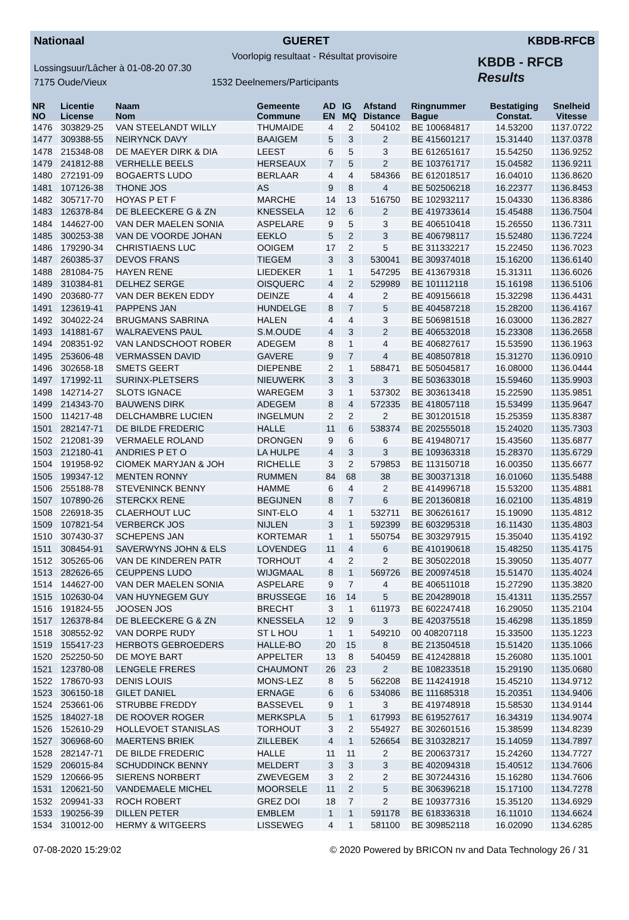Nationaal GUERET KBDB-RFCB
Voorlopig resultaat - Résultat provisoire
Lossingsuur/Lâcher à 01-08-20 07.30
7175 Oude/Vieux 1532 Deelnemers/Participants
KBDB - RFCB
Results
| NR | Licentie | Naam | Gemeente | AD | IG | Afstand | Ringnummer | Bestatiging | Snelheid |
| --- | --- | --- | --- | --- | --- | --- | --- | --- | --- |
| NO | License | Nom | Commune | EN | MQ | Distance | Bague | Constat. | Vitesse |
| 1476 | 303829-25 | VAN STEELANDT WILLY | THUMAIDE | 4 | 2 | 504102 | BE 100684817 | 14.53200 | 1137.0722 |
| 1477 | 309388-55 | NEIRYNCK DAVY | BAAIGEM | 5 | 3 | 2 | BE 415601217 | 15.31440 | 1137.0378 |
| 1478 | 215348-08 | DE MAEYER DIRK & DIA | LEEST | 6 | 5 | 3 | BE 612651617 | 15.54250 | 1136.9252 |
| 1479 | 241812-88 | VERHELLE BEELS | HERSEAUX | 7 | 5 | 2 | BE 103761717 | 15.04582 | 1136.9211 |
| 1480 | 272191-09 | BOGAERTS LUDO | BERLAAR | 4 | 4 | 584366 | BE 612018517 | 16.04010 | 1136.8620 |
| 1481 | 107126-38 | THONE JOS | AS | 9 | 8 | 4 | BE 502506218 | 16.22377 | 1136.8453 |
| 1482 | 305717-70 | HOYAS P ET F | MARCHE | 14 | 13 | 516750 | BE 102932117 | 15.04330 | 1136.8386 |
| 1483 | 126378-84 | DE BLEECKERE G & ZN | KNESSELA | 12 | 6 | 2 | BE 419733614 | 15.45488 | 1136.7504 |
| 1484 | 144627-00 | VAN DER MAELEN SONIA | ASPELARE | 9 | 5 | 3 | BE 406510418 | 15.26550 | 1136.7311 |
| 1485 | 300253-38 | VAN DE VOORDE JOHAN | EEKLO | 5 | 2 | 3 | BE 406798117 | 15.52480 | 1136.7224 |
| 1486 | 179290-34 | CHRISTIAENS LUC | OOIGEM | 17 | 2 | 5 | BE 311332217 | 15.22450 | 1136.7023 |
| 1487 | 260385-37 | DEVOS FRANS | TIEGEM | 3 | 3 | 530041 | BE 309374018 | 15.16200 | 1136.6140 |
| 1488 | 281084-75 | HAYEN RENE | LIEDEKER | 1 | 1 | 547295 | BE 413679318 | 15.31311 | 1136.6026 |
| 1489 | 310384-81 | DELHEZ SERGE | OISQUERC | 4 | 2 | 529989 | BE 101112118 | 15.16198 | 1136.5106 |
| 1490 | 203680-77 | VAN DER BEKEN EDDY | DEINZE | 4 | 4 | 2 | BE 409156618 | 15.32298 | 1136.4431 |
| 1491 | 123619-41 | PAPPENS JAN | HUNDELGE | 8 | 7 | 5 | BE 404587218 | 15.28200 | 1136.4167 |
| 1492 | 304022-24 | BRUGMANS SABRINA | HALEN | 4 | 4 | 3 | BE 506981518 | 16.03000 | 1136.2827 |
| 1493 | 141881-67 | WALRAEVENS PAUL | S.M.OUDE | 4 | 3 | 2 | BE 406532018 | 15.23308 | 1136.2658 |
| 1494 | 208351-92 | VAN LANDSCHOOT ROBER | ADEGEM | 8 | 1 | 4 | BE 406827617 | 15.53590 | 1136.1963 |
| 1495 | 253606-48 | VERMASSEN DAVID | GAVERE | 9 | 7 | 4 | BE 408507818 | 15.31270 | 1136.0910 |
| 1496 | 302658-18 | SMETS GEERT | DIEPENBE | 2 | 1 | 588471 | BE 505045817 | 16.08000 | 1136.0444 |
| 1497 | 171992-11 | SURINX-PLETSERS | NIEUWERK | 3 | 3 | 3 | BE 503633018 | 15.59460 | 1135.9903 |
| 1498 | 142714-27 | SLOTS IGNACE | WAREGEM | 3 | 1 | 537302 | BE 303613418 | 15.22590 | 1135.9851 |
| 1499 | 214343-70 | BAUWENS DIRK | ADEGEM | 8 | 4 | 572335 | BE 418057118 | 15.53499 | 1135.9647 |
| 1500 | 114217-48 | DELCHAMBRE LUCIEN | INGELMUN | 2 | 2 | 2 | BE 301201518 | 15.25359 | 1135.8387 |
| 1501 | 282147-71 | DE BILDE FREDERIC | HALLE | 11 | 6 | 538374 | BE 202555018 | 15.24020 | 1135.7303 |
| 1502 | 212081-39 | VERMAELE ROLAND | DRONGEN | 9 | 6 | 6 | BE 419480717 | 15.43560 | 1135.6877 |
| 1503 | 212180-41 | ANDRIES P ET O | LA HULPE | 4 | 3 | 3 | BE 109363318 | 15.28370 | 1135.6729 |
| 1504 | 191958-92 | CIOMEK MARYJAN & JOH | RICHELLE | 3 | 2 | 579853 | BE 113150718 | 16.00350 | 1135.6677 |
| 1505 | 199347-12 | MENTEN RONNY | RUMMEN | 84 | 68 | 38 | BE 300371318 | 16.01060 | 1135.5488 |
| 1506 | 255188-78 | STEVENINCK BENNY | HAMME | 6 | 4 | 2 | BE 414996718 | 15.53200 | 1135.4881 |
| 1507 | 107890-26 | STERCKX RENE | BEGIJNEN | 8 | 7 | 6 | BE 201360818 | 16.02100 | 1135.4819 |
| 1508 | 226918-35 | CLAERHOUT LUC | SINT-ELO | 4 | 1 | 532711 | BE 306261617 | 15.19090 | 1135.4812 |
| 1509 | 107821-54 | VERBERCK JOS | NIJLEN | 3 | 1 | 592399 | BE 603295318 | 16.11430 | 1135.4803 |
| 1510 | 307430-37 | SCHEPENS JAN | KORTEMAR | 1 | 1 | 550754 | BE 303297915 | 15.35040 | 1135.4192 |
| 1511 | 308454-91 | SAVERWYNS JOHN & ELS | LOVENDEG | 11 | 4 | 6 | BE 410190618 | 15.48250 | 1135.4175 |
| 1512 | 305265-06 | VAN DE KINDEREN PATR | TORHOUT | 4 | 2 | 2 | BE 305022018 | 15.39050 | 1135.4077 |
| 1513 | 282626-65 | CEUPPENS LUDO | WIJGMAAL | 8 | 1 | 569726 | BE 200974518 | 15.51470 | 1135.4024 |
| 1514 | 144627-00 | VAN DER MAELEN SONIA | ASPELARE | 9 | 7 | 4 | BE 406511018 | 15.27290 | 1135.3820 |
| 1515 | 102630-04 | VAN HUYNEGEM GUY | BRUSSEGE | 16 | 14 | 5 | BE 204289018 | 15.41311 | 1135.2557 |
| 1516 | 191824-55 | JOOSEN JOS | BRECHT | 3 | 1 | 611973 | BE 602247418 | 16.29050 | 1135.2104 |
| 1517 | 126378-84 | DE BLEECKERE G & ZN | KNESSELA | 12 | 9 | 3 | BE 420375518 | 15.46298 | 1135.1859 |
| 1518 | 308552-92 | VAN DORPE RUDY | ST L HOU | 1 | 1 | 549210 | 00 408207118 | 15.33500 | 1135.1223 |
| 1519 | 155417-23 | HERBOTS GEBROEDERS | HALLE-BO | 20 | 15 | 8 | BE 213504518 | 15.51420 | 1135.1066 |
| 1520 | 252250-50 | DE MOYE BART | APPELTER | 13 | 8 | 540459 | BE 412428818 | 15.26080 | 1135.1001 |
| 1521 | 123780-08 | LENGELE FRERES | CHAUMONT | 26 | 23 | 2 | BE 108233518 | 15.29190 | 1135.0680 |
| 1522 | 178670-93 | DENIS LOUIS | MONS-LEZ | 8 | 5 | 562208 | BE 114241918 | 15.45210 | 1134.9712 |
| 1523 | 306150-18 | GILET DANIEL | ERNAGE | 6 | 6 | 534086 | BE 111685318 | 15.20351 | 1134.9406 |
| 1524 | 253661-06 | STRUBBE FREDDY | BASSEVEL | 9 | 1 | 3 | BE 419748918 | 15.58530 | 1134.9144 |
| 1525 | 184027-18 | DE ROOVER ROGER | MERKSPLA | 5 | 1 | 617993 | BE 619527617 | 16.34319 | 1134.9074 |
| 1526 | 152610-29 | HOLLEVOET STANISLAS | TORHOUT | 3 | 2 | 554927 | BE 302601516 | 15.38599 | 1134.8239 |
| 1527 | 306968-60 | MAERTENS BRIEK | ZILLEBEK | 4 | 1 | 526654 | BE 310328217 | 15.14059 | 1134.7897 |
| 1528 | 282147-71 | DE BILDE FREDERIC | HALLE | 11 | 11 | 2 | BE 200637317 | 15.24260 | 1134.7727 |
| 1529 | 206015-84 | SCHUDDINCK BENNY | MELDERT | 3 | 3 | 3 | BE 402094318 | 15.40512 | 1134.7606 |
| 1529 | 120666-95 | SIERENS NORBERT | ZWEVEGEM | 3 | 2 | 2 | BE 307244316 | 15.16280 | 1134.7606 |
| 1531 | 120621-50 | VANDEMAELE MICHEL | MOORSELE | 11 | 2 | 5 | BE 306396218 | 15.17100 | 1134.7278 |
| 1532 | 209941-33 | ROCH ROBERT | GREZ DOI | 18 | 7 | 2 | BE 109377316 | 15.35120 | 1134.6929 |
| 1533 | 190256-39 | DILLEN PETER | EMBLEM | 1 | 1 | 591178 | BE 618336318 | 16.11010 | 1134.6624 |
| 1534 | 310012-00 | HERMY & WITGEERS | LISSEWEG | 4 | 1 | 581100 | BE 309852118 | 16.02090 | 1134.6285 |
07-08-2020 15:29:02 © 2020 Powered by BRICON nv and Data Technology 26 / 31